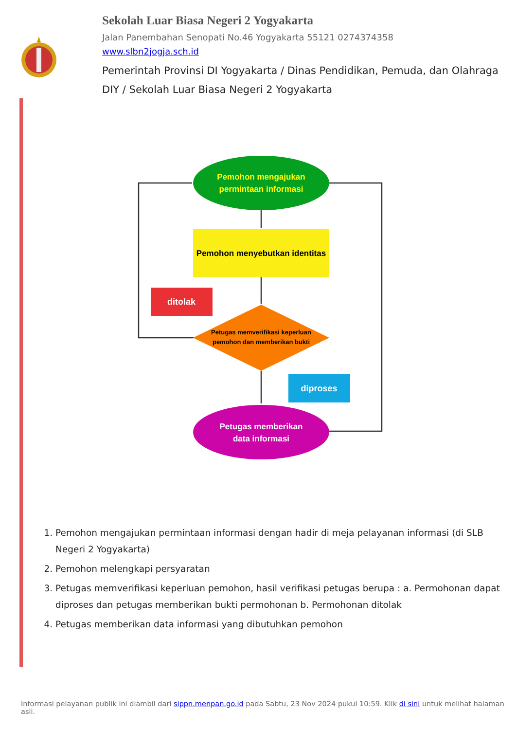Sekolah Luar Biasa Negeri 2 Yogyakarta
Jalan Panembahan Senopati No.46 Yogyakarta 55121 0274374358
www.slbn2jogja.sch.id
Pemerintah Provinsi DI Yogyakarta / Dinas Pendidikan, Pemuda, dan Olahraga DIY / Sekolah Luar Biasa Negeri 2 Yogyakarta
Pemohon mengajukan
permintaan informasi
Pemohon menyebutkan identitas
ditolak
Petugas memverifikasi keperluan
pemohon dan memberikan bukti
diproses
Petugas memberikan
data informasi
1. Pemohon mengajukan permintaan informasi dengan hadir di meja pelayanan informasi (di SLB Negeri 2 Yogyakarta)
2. Pemohon melengkapi persyaratan
3. Petugas memverifikasi keperluan pemohon, hasil verifikasi petugas berupa : a. Permohonan dapat diproses dan petugas memberikan bukti permohonan b. Permohonan ditolak
4. Petugas memberikan data informasi yang dibutuhkan pemohon
Informasi pelayanan publik ini diambil dari sippn.menpan.go.id pada Sabtu, 23 Nov 2024 pukul 10:59. Klik di sini untuk melihat halaman asli.